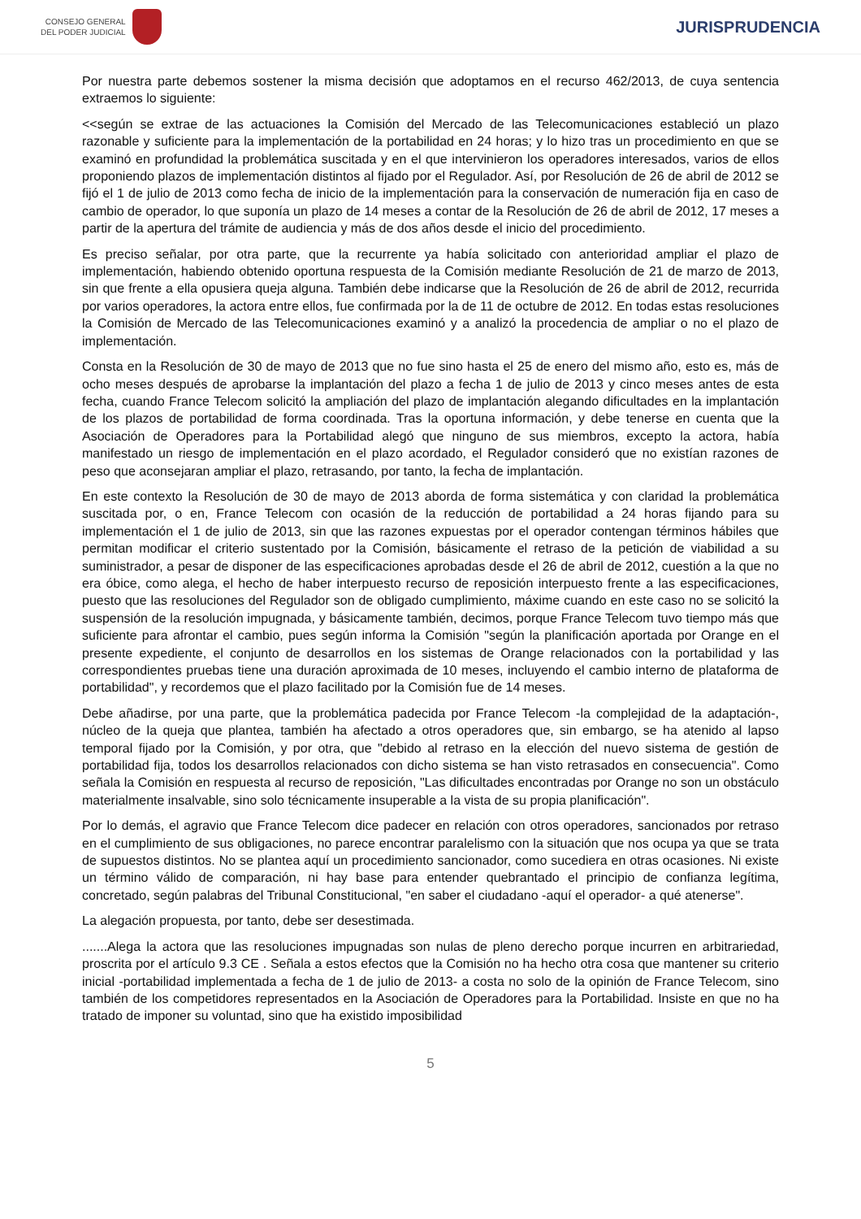CONSEJO GENERAL
DEL PODER JUDICIAL
JURISPRUDENCIA
Por nuestra parte debemos sostener la misma decisión que adoptamos en el recurso 462/2013, de cuya sentencia extraemos lo siguiente:
<<según se extrae de las actuaciones la Comisión del Mercado de las Telecomunicaciones estableció un plazo razonable y suficiente para la implementación de la portabilidad en 24 horas; y lo hizo tras un procedimiento en que se examinó en profundidad la problemática suscitada y en el que intervinieron los operadores interesados, varios de ellos proponiendo plazos de implementación distintos al fijado por el Regulador. Así, por Resolución de 26 de abril de 2012 se fijó el 1 de julio de 2013 como fecha de inicio de la implementación para la conservación de numeración fija en caso de cambio de operador, lo que suponía un plazo de 14 meses a contar de la Resolución de 26 de abril de 2012, 17 meses a partir de la apertura del trámite de audiencia y más de dos años desde el inicio del procedimiento.
Es preciso señalar, por otra parte, que la recurrente ya había solicitado con anterioridad ampliar el plazo de implementación, habiendo obtenido oportuna respuesta de la Comisión mediante Resolución de 21 de marzo de 2013, sin que frente a ella opusiera queja alguna. También debe indicarse que la Resolución de 26 de abril de 2012, recurrida por varios operadores, la actora entre ellos, fue confirmada por la de 11 de octubre de 2012. En todas estas resoluciones la Comisión de Mercado de las Telecomunicaciones examinó y a analizó la procedencia de ampliar o no el plazo de implementación.
Consta en la Resolución de 30 de mayo de 2013 que no fue sino hasta el 25 de enero del mismo año, esto es, más de ocho meses después de aprobarse la implantación del plazo a fecha 1 de julio de 2013 y cinco meses antes de esta fecha, cuando France Telecom solicitó la ampliación del plazo de implantación alegando dificultades en la implantación de los plazos de portabilidad de forma coordinada. Tras la oportuna información, y debe tenerse en cuenta que la Asociación de Operadores para la Portabilidad alegó que ninguno de sus miembros, excepto la actora, había manifestado un riesgo de implementación en el plazo acordado, el Regulador consideró que no existían razones de peso que aconsejaran ampliar el plazo, retrasando, por tanto, la fecha de implantación.
En este contexto la Resolución de 30 de mayo de 2013 aborda de forma sistemática y con claridad la problemática suscitada por, o en, France Telecom con ocasión de la reducción de portabilidad a 24 horas fijando para su implementación el 1 de julio de 2013, sin que las razones expuestas por el operador contengan términos hábiles que permitan modificar el criterio sustentado por la Comisión, básicamente el retraso de la petición de viabilidad a su suministrador, a pesar de disponer de las especificaciones aprobadas desde el 26 de abril de 2012, cuestión a la que no era óbice, como alega, el hecho de haber interpuesto recurso de reposición interpuesto frente a las especificaciones, puesto que las resoluciones del Regulador son de obligado cumplimiento, máxime cuando en este caso no se solicitó la suspensión de la resolución impugnada, y básicamente también, decimos, porque France Telecom tuvo tiempo más que suficiente para afrontar el cambio, pues según informa la Comisión "según la planificación aportada por Orange en el presente expediente, el conjunto de desarrollos en los sistemas de Orange relacionados con la portabilidad y las correspondientes pruebas tiene una duración aproximada de 10 meses, incluyendo el cambio interno de plataforma de portabilidad", y recordemos que el plazo facilitado por la Comisión fue de 14 meses.
Debe añadirse, por una parte, que la problemática padecida por France Telecom -la complejidad de la adaptación-, núcleo de la queja que plantea, también ha afectado a otros operadores que, sin embargo, se ha atenido al lapso temporal fijado por la Comisión, y por otra, que "debido al retraso en la elección del nuevo sistema de gestión de portabilidad fija, todos los desarrollos relacionados con dicho sistema se han visto retrasados en consecuencia". Como señala la Comisión en respuesta al recurso de reposición, "Las dificultades encontradas por Orange no son un obstáculo materialmente insalvable, sino solo técnicamente insuperable a la vista de su propia planificación".
Por lo demás, el agravio que France Telecom dice padecer en relación con otros operadores, sancionados por retraso en el cumplimiento de sus obligaciones, no parece encontrar paralelismo con la situación que nos ocupa ya que se trata de supuestos distintos. No se plantea aquí un procedimiento sancionador, como sucediera en otras ocasiones. Ni existe un término válido de comparación, ni hay base para entender quebrantado el principio de confianza legítima, concretado, según palabras del Tribunal Constitucional, "en saber el ciudadano -aquí el operador- a qué atenerse".
La alegación propuesta, por tanto, debe ser desestimada.
.......Alega la actora que las resoluciones impugnadas son nulas de pleno derecho porque incurren en arbitrariedad, proscrita por el artículo 9.3 CE . Señala a estos efectos que la Comisión no ha hecho otra cosa que mantener su criterio inicial -portabilidad implementada a fecha de 1 de julio de 2013- a costa no solo de la opinión de France Telecom, sino también de los competidores representados en la Asociación de Operadores para la Portabilidad. Insiste en que no ha tratado de imponer su voluntad, sino que ha existido imposibilidad
5